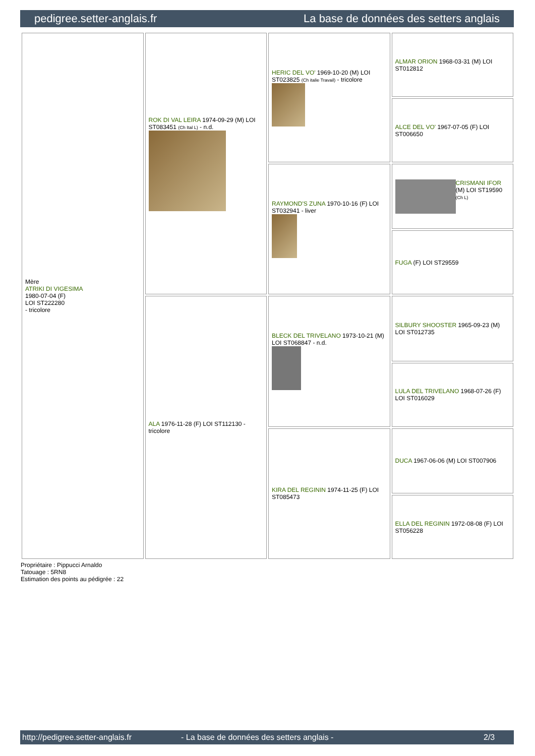pedigree.setter-anglais.fr La base de données des setters anglais
| Mère ATRIKI DI VIGESIMA 1980-07-04 (F) LOI ST222280 - tricolore | ROK DI VAL LEIRA 1974-09-29 (M) LOI ST083451 (Ch Ital L) - n.d. | HERIC DEL VO' 1969-10-20 (M) LOI ST023825 (Ch italie Travail) - tricolore | ALMAR ORION 1968-03-31 (M) LOI ST012812 |
| | | | ALCE DEL VO' 1967-07-05 (F) LOI ST006650 |
| | | RAYMOND'S ZUNA 1970-10-16 (F) LOI ST032941 - liver | CRISMANI IFOR (M) LOI ST19590 (Ch L) |
| | | | FUGA (F) LOI ST29559 |
| | ALA 1976-11-28 (F) LOI ST112130 - tricolore | BLECK DEL TRIVELANO 1973-10-21 (M) LOI ST068847 - n.d. | SILBURY SHOOSTER 1965-09-23 (M) LOI ST012735 |
| | | | LULA DEL TRIVELANO 1968-07-26 (F) LOI ST016029 |
| | | KIRA DEL REGININ 1974-11-25 (F) LOI ST085473 | DUCA 1967-06-06 (M) LOI ST007906 |
| | | | ELLA DEL REGININ 1972-08-08 (F) LOI ST056228 |
Propriétaire : Pippucci Arnaldo
Tatouage : 5RN8
Estimation des points au pédigrée : 22
http://pedigree.setter-anglais.fr - La base de données des setters anglais - 2/3